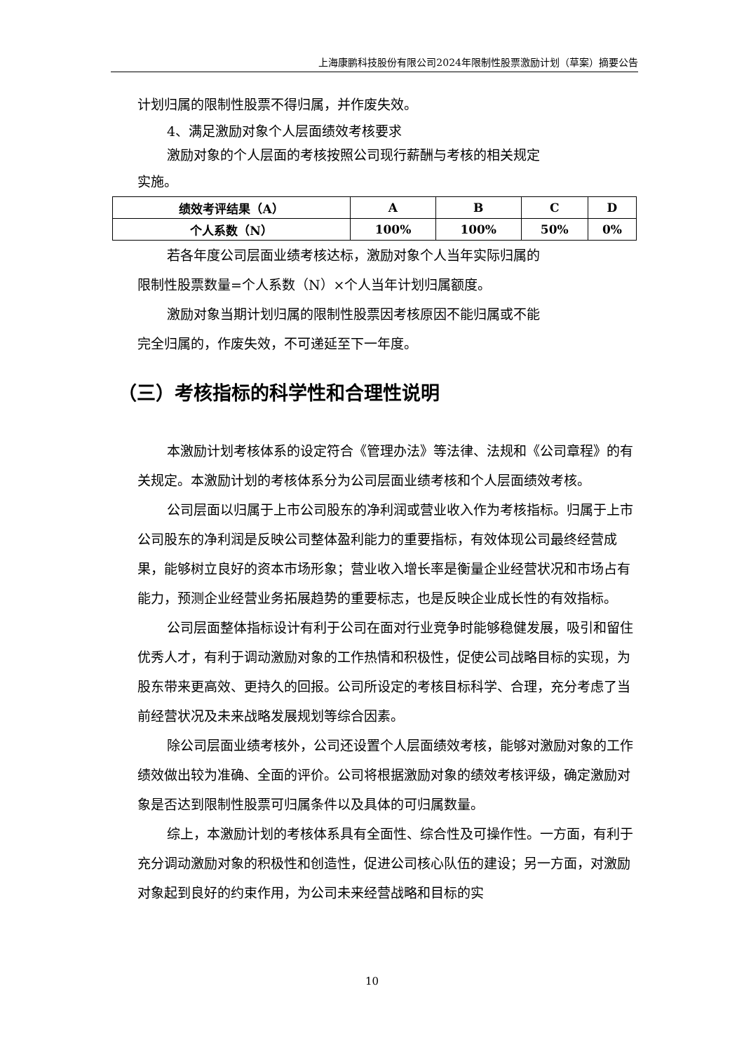上海康鹏科技股份有限公司2024年限制性股票激励计划（草案）摘要公告
计划归属的限制性股票不得归属，并作废失效。
4、满足激励对象个人层面绩效考核要求
激励对象的个人层面的考核按照公司现行薪酬与考核的相关规定
实施。
| 绩效考评结果（A） | A | B | C | D |
| 个人系数（N） | 100% | 100% | 50% | 0% |
若各年度公司层面业绩考核达标，激励对象个人当年实际归属的
限制性股票数量=个人系数（N）×个人当年计划归属额度。
激励对象当期计划归属的限制性股票因考核原因不能归属或不能
完全归属的，作废失效，不可递延至下一年度。
（三）考核指标的科学性和合理性说明
本激励计划考核体系的设定符合《管理办法》等法律、法规和《公司章程》的有关规定。本激励计划的考核体系分为公司层面业绩考核和个人层面绩效考核。
公司层面以归属于上市公司股东的净利润或营业收入作为考核指标。归属于上市公司股东的净利润是反映公司整体盈利能力的重要指标，有效体现公司最终经营成果，能够树立良好的资本市场形象；营业收入增长率是衡量企业经营状况和市场占有能力，预测企业经营业务拓展趋势的重要标志，也是反映企业成长性的有效指标。
公司层面整体指标设计有利于公司在面对行业竞争时能够稳健发展，吸引和留住优秀人才，有利于调动激励对象的工作热情和积极性，促使公司战略目标的实现，为股东带来更高效、更持久的回报。公司所设定的考核目标科学、合理，充分考虑了当前经营状况及未来战略发展规划等综合因素。
除公司层面业绩考核外，公司还设置个人层面绩效考核，能够对激励对象的工作绩效做出较为准确、全面的评价。公司将根据激励对象的绩效考核评级，确定激励对象是否达到限制性股票可归属条件以及具体的可归属数量。
综上，本激励计划的考核体系具有全面性、综合性及可操作性。一方面，有利于充分调动激励对象的积极性和创造性，促进公司核心队伍的建设；另一方面，对激励对象起到良好的约束作用，为公司未来经营战略和目标的实
10